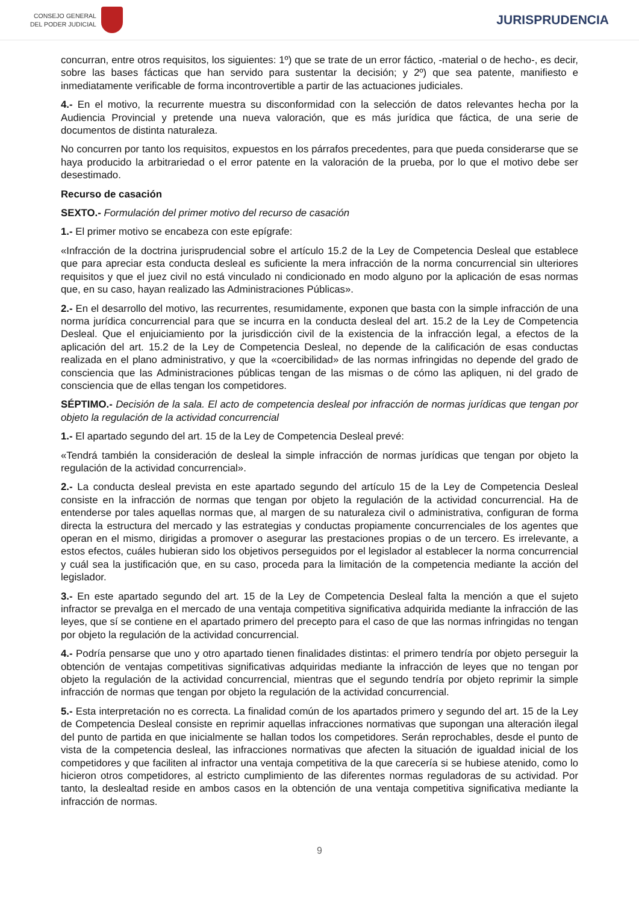CONSEJO GENERAL
DEL PODER JUDICIAL
JURISPRUDENCIA
concurran, entre otros requisitos, los siguientes: 1º) que se trate de un error fáctico, -material o de hecho-, es decir, sobre las bases fácticas que han servido para sustentar la decisión; y 2º) que sea patente, manifiesto e inmediatamente verificable de forma incontrovertible a partir de las actuaciones judiciales.
4.- En el motivo, la recurrente muestra su disconformidad con la selección de datos relevantes hecha por la Audiencia Provincial y pretende una nueva valoración, que es más jurídica que fáctica, de una serie de documentos de distinta naturaleza.
No concurren por tanto los requisitos, expuestos en los párrafos precedentes, para que pueda considerarse que se haya producido la arbitrariedad o el error patente en la valoración de la prueba, por lo que el motivo debe ser desestimado.
Recurso de casación
SEXTO.- Formulación del primer motivo del recurso de casación
1.- El primer motivo se encabeza con este epígrafe:
«Infracción de la doctrina jurisprudencial sobre el artículo 15.2 de la Ley de Competencia Desleal que establece que para apreciar esta conducta desleal es suficiente la mera infracción de la norma concurrencial sin ulteriores requisitos y que el juez civil no está vinculado ni condicionado en modo alguno por la aplicación de esas normas que, en su caso, hayan realizado las Administraciones Públicas».
2.- En el desarrollo del motivo, las recurrentes, resumidamente, exponen que basta con la simple infracción de una norma jurídica concurrencial para que se incurra en la conducta desleal del art. 15.2 de la Ley de Competencia Desleal. Que el enjuiciamiento por la jurisdicción civil de la existencia de la infracción legal, a efectos de la aplicación del art. 15.2 de la Ley de Competencia Desleal, no depende de la calificación de esas conductas realizada en el plano administrativo, y que la «coercibilidad» de las normas infringidas no depende del grado de consciencia que las Administraciones públicas tengan de las mismas o de cómo las apliquen, ni del grado de consciencia que de ellas tengan los competidores.
SÉPTIMO.- Decisión de la sala. El acto de competencia desleal por infracción de normas jurídicas que tengan por objeto la regulación de la actividad concurrencial
1.- El apartado segundo del art. 15 de la Ley de Competencia Desleal prevé:
«Tendrá también la consideración de desleal la simple infracción de normas jurídicas que tengan por objeto la regulación de la actividad concurrencial».
2.- La conducta desleal prevista en este apartado segundo del artículo 15 de la Ley de Competencia Desleal consiste en la infracción de normas que tengan por objeto la regulación de la actividad concurrencial. Ha de entenderse por tales aquellas normas que, al margen de su naturaleza civil o administrativa, configuran de forma directa la estructura del mercado y las estrategias y conductas propiamente concurrenciales de los agentes que operan en el mismo, dirigidas a promover o asegurar las prestaciones propias o de un tercero. Es irrelevante, a estos efectos, cuáles hubieran sido los objetivos perseguidos por el legislador al establecer la norma concurrencial y cuál sea la justificación que, en su caso, proceda para la limitación de la competencia mediante la acción del legislador.
3.- En este apartado segundo del art. 15 de la Ley de Competencia Desleal falta la mención a que el sujeto infractor se prevalga en el mercado de una ventaja competitiva significativa adquirida mediante la infracción de las leyes, que sí se contiene en el apartado primero del precepto para el caso de que las normas infringidas no tengan por objeto la regulación de la actividad concurrencial.
4.- Podría pensarse que uno y otro apartado tienen finalidades distintas: el primero tendría por objeto perseguir la obtención de ventajas competitivas significativas adquiridas mediante la infracción de leyes que no tengan por objeto la regulación de la actividad concurrencial, mientras que el segundo tendría por objeto reprimir la simple infracción de normas que tengan por objeto la regulación de la actividad concurrencial.
5.- Esta interpretación no es correcta. La finalidad común de los apartados primero y segundo del art. 15 de la Ley de Competencia Desleal consiste en reprimir aquellas infracciones normativas que supongan una alteración ilegal del punto de partida en que inicialmente se hallan todos los competidores. Serán reprochables, desde el punto de vista de la competencia desleal, las infracciones normativas que afecten la situación de igualdad inicial de los competidores y que faciliten al infractor una ventaja competitiva de la que carecería si se hubiese atenido, como lo hicieron otros competidores, al estricto cumplimiento de las diferentes normas reguladoras de su actividad. Por tanto, la deslealtad reside en ambos casos en la obtención de una ventaja competitiva significativa mediante la infracción de normas.
9